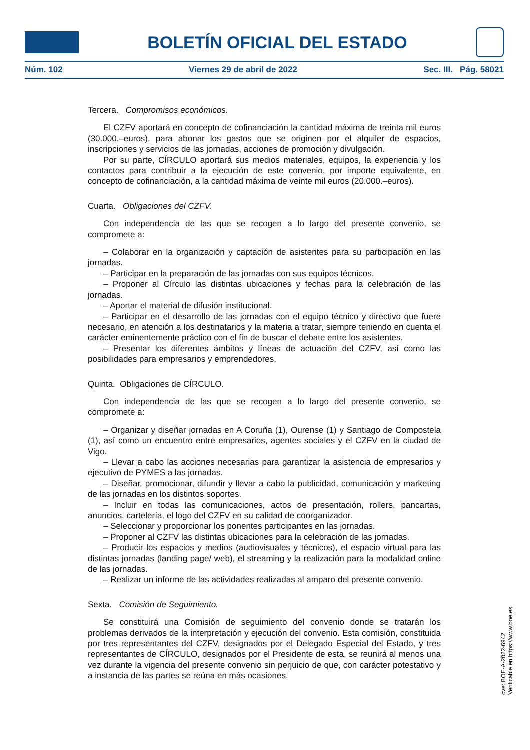BOLETÍN OFICIAL DEL ESTADO
Núm. 102 Viernes 29 de abril de 2022 Sec. III. Pág. 58021
Tercera. Compromisos económicos.
El CZFV aportará en concepto de cofinanciación la cantidad máxima de treinta mil euros (30.000.–euros), para abonar los gastos que se originen por el alquiler de espacios, inscripciones y servicios de las jornadas, acciones de promoción y divulgación.
Por su parte, CÍRCULO aportará sus medios materiales, equipos, la experiencia y los contactos para contribuir a la ejecución de este convenio, por importe equivalente, en concepto de cofinanciación, a la cantidad máxima de veinte mil euros (20.000.–euros).
Cuarta. Obligaciones del CZFV.
Con independencia de las que se recogen a lo largo del presente convenio, se compromete a:
– Colaborar en la organización y captación de asistentes para su participación en las jornadas.
– Participar en la preparación de las jornadas con sus equipos técnicos.
– Proponer al Círculo las distintas ubicaciones y fechas para la celebración de las jornadas.
– Aportar el material de difusión institucional.
– Participar en el desarrollo de las jornadas con el equipo técnico y directivo que fuere necesario, en atención a los destinatarios y la materia a tratar, siempre teniendo en cuenta el carácter eminentemente práctico con el fin de buscar el debate entre los asistentes.
– Presentar los diferentes ámbitos y líneas de actuación del CZFV, así como las posibilidades para empresarios y emprendedores.
Quinta. Obligaciones de CÍRCULO.
Con independencia de las que se recogen a lo largo del presente convenio, se compromete a:
– Organizar y diseñar jornadas en A Coruña (1), Ourense (1) y Santiago de Compostela (1), así como un encuentro entre empresarios, agentes sociales y el CZFV en la ciudad de Vigo.
– Llevar a cabo las acciones necesarias para garantizar la asistencia de empresarios y ejecutivo de PYMES a las jornadas.
– Diseñar, promocionar, difundir y llevar a cabo la publicidad, comunicación y marketing de las jornadas en los distintos soportes.
– Incluir en todas las comunicaciones, actos de presentación, rollers, pancartas, anuncios, cartelería, el logo del CZFV en su calidad de coorganizador.
– Seleccionar y proporcionar los ponentes participantes en las jornadas.
– Proponer al CZFV las distintas ubicaciones para la celebración de las jornadas.
– Producir los espacios y medios (audiovisuales y técnicos), el espacio virtual para las distintas jornadas (landing page/ web), el streaming y la realización para la modalidad online de las jornadas.
– Realizar un informe de las actividades realizadas al amparo del presente convenio.
Sexta. Comisión de Seguimiento.
Se constituirá una Comisión de seguimiento del convenio donde se tratarán los problemas derivados de la interpretación y ejecución del convenio. Esta comisión, constituida por tres representantes del CZFV, designados por el Delegado Especial del Estado, y tres representantes de CÍRCULO, designados por el Presidente de esta, se reunirá al menos una vez durante la vigencia del presente convenio sin perjuicio de que, con carácter potestativo y a instancia de las partes se reúna en más ocasiones.
cve: BOE-A-2022-6942
Verificable en https://www.boe.es